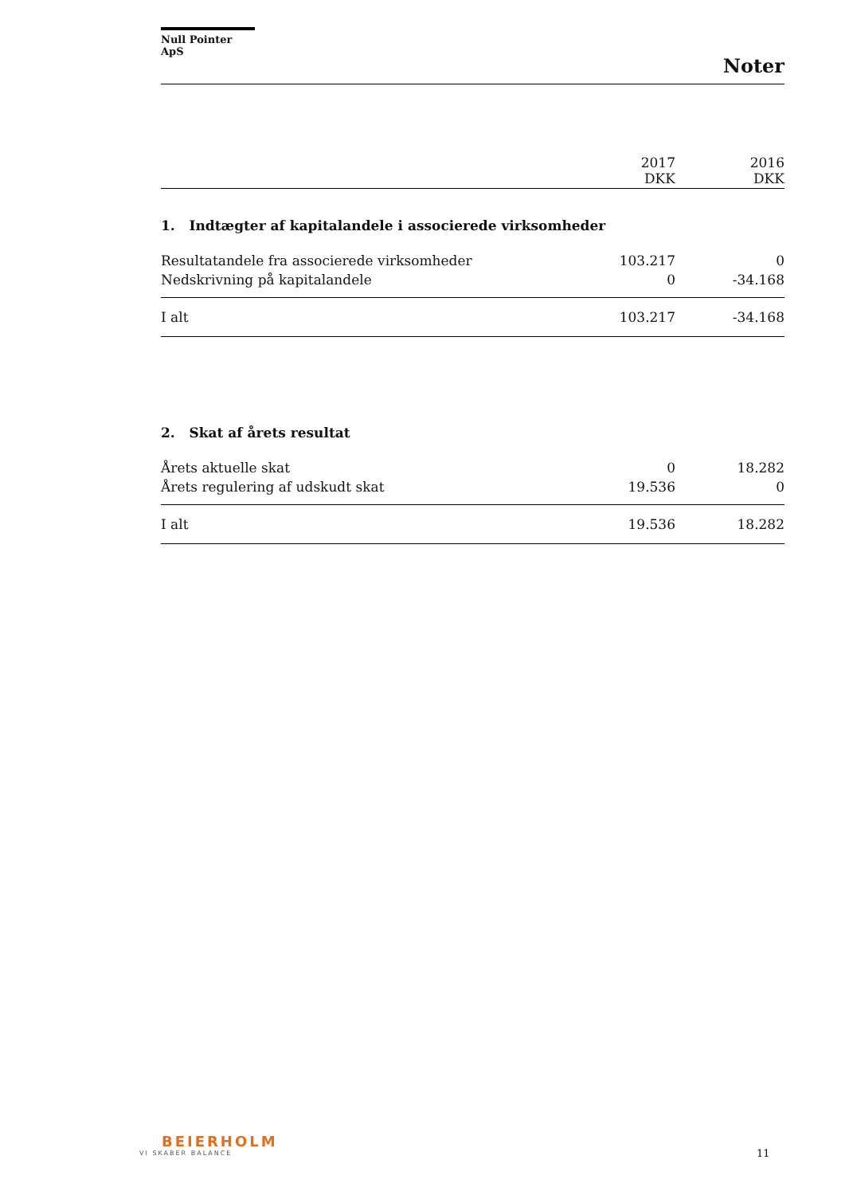Null Pointer ApS
Noter
| | 2017 DKK | 2016 DKK |
| --- | --- | --- |
1. Indtægter af kapitalandele i associerede virksomheder
| Resultatandele fra associerede virksomheder | 103.217 | 0 |
| Nedskrivning på kapitalandele | 0 | -34.168 |
| I alt | 103.217 | -34.168 |
2. Skat af årets resultat
| Årets aktuelle skat | 0 | 18.282 |
| Årets regulering af udskudt skat | 19.536 | 0 |
| I alt | 19.536 | 18.282 |
BEIERHOLM
VI SKABER BALANCE
11